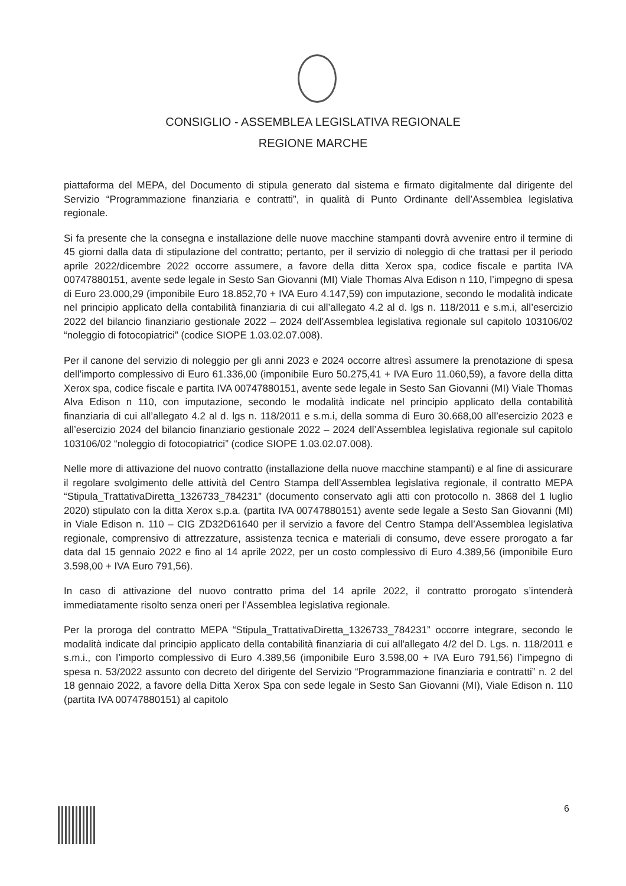CONSIGLIO - ASSEMBLEA LEGISLATIVA REGIONALE
REGIONE MARCHE
piattaforma del MEPA, del Documento di stipula generato dal sistema e firmato digitalmente dal dirigente del Servizio “Programmazione finanziaria e contratti”, in qualità di Punto Ordinante dell’Assemblea legislativa regionale.
Si fa presente che la consegna e installazione delle nuove macchine stampanti dovrà avvenire entro il termine di 45 giorni dalla data di stipulazione del contratto; pertanto, per il servizio di noleggio di che trattasi per il periodo aprile 2022/dicembre 2022 occorre assumere, a favore della ditta Xerox spa, codice fiscale e partita IVA 00747880151, avente sede legale in Sesto San Giovanni (MI) Viale Thomas Alva Edison n 110, l’impegno di spesa di Euro 23.000,29 (imponibile Euro 18.852,70 + IVA Euro 4.147,59) con imputazione, secondo le modalità indicate nel principio applicato della contabilità finanziaria di cui all’allegato 4.2 al d. lgs n. 118/2011 e s.m.i, all’esercizio 2022 del bilancio finanziario gestionale 2022 – 2024 dell’Assemblea legislativa regionale sul capitolo 103106/02 “noleggio di fotocopiatrici” (codice SIOPE 1.03.02.07.008).
Per il canone del servizio di noleggio per gli anni 2023 e 2024 occorre altresì assumere la prenotazione di spesa dell’importo complessivo di Euro 61.336,00 (imponibile Euro 50.275,41 + IVA Euro 11.060,59), a favore della ditta Xerox spa, codice fiscale e partita IVA 00747880151, avente sede legale in Sesto San Giovanni (MI) Viale Thomas Alva Edison n 110, con imputazione, secondo le modalità indicate nel principio applicato della contabilità finanziaria di cui all’allegato 4.2 al d. lgs n. 118/2011 e s.m.i, della somma di Euro 30.668,00 all’esercizio 2023 e all’esercizio 2024 del bilancio finanziario gestionale 2022 – 2024 dell’Assemblea legislativa regionale sul capitolo 103106/02 “noleggio di fotocopiatrici” (codice SIOPE 1.03.02.07.008).
Nelle more di attivazione del nuovo contratto (installazione della nuove macchine stampanti) e al fine di assicurare il regolare svolgimento delle attività del Centro Stampa dell’Assemblea legislativa regionale, il contratto MEPA “Stipula_TrattativaDiretta_1326733_784231” (documento conservato agli atti con protocollo n. 3868 del 1 luglio 2020) stipulato con la ditta Xerox s.p.a. (partita IVA 00747880151) avente sede legale a Sesto San Giovanni (MI) in Viale Edison n. 110 – CIG ZD32D61640 per il servizio a favore del Centro Stampa dell’Assemblea legislativa regionale, comprensivo di attrezzature, assistenza tecnica e materiali di consumo, deve essere prorogato a far data dal 15 gennaio 2022 e fino al 14 aprile 2022, per un costo complessivo di Euro 4.389,56 (imponibile Euro 3.598,00 + IVA Euro 791,56).
In caso di attivazione del nuovo contratto prima del 14 aprile 2022, il contratto prorogato s’intenderà immediatamente risolto senza oneri per l’Assemblea legislativa regionale.
Per la proroga del contratto MEPA “Stipula_TrattativaDiretta_1326733_784231” occorre integrare, secondo le modalità indicate dal principio applicato della contabilità finanziaria di cui all'allegato 4/2 del D. Lgs. n. 118/2011 e s.m.i., con l’importo complessivo di Euro 4.389,56 (imponibile Euro 3.598,00 + IVA Euro 791,56) l’impegno di spesa n. 53/2022 assunto con decreto del dirigente del Servizio “Programmazione finanziaria e contratti” n. 2 del 18 gennaio 2022, a favore della Ditta Xerox Spa con sede legale in Sesto San Giovanni (MI), Viale Edison n. 110 (partita IVA 00747880151) al capitolo
6